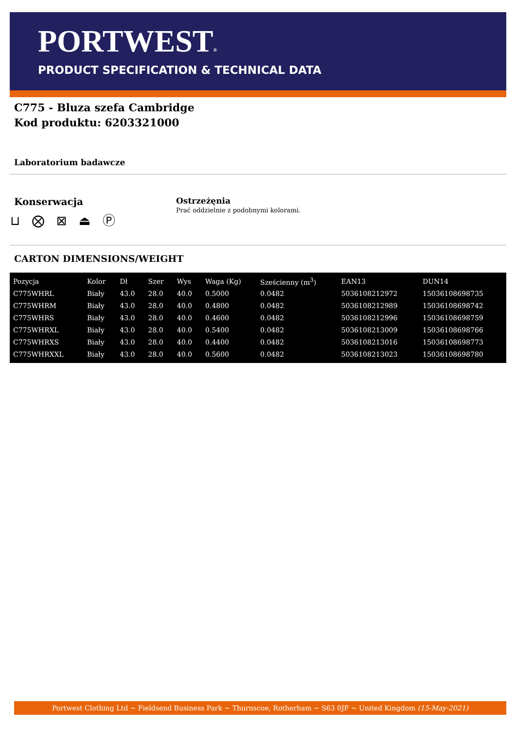PORTWEST®
PRODUCT SPECIFICATION & TECHNICAL DATA
C775 - Bluza szefa Cambridge
Kod produktu: 6203321000
Laboratorium badawcze
Konserwacja
⊔ ⨂ ⊠ ⏏ Ⓟ
Ostrzeżęnia
Prać oddzielnie z podobnymi kolorami.
CARTON DIMENSIONS/WEIGHT
| Pozycja | Kolor | Dł | Szer | Wys | Waga (Kg) | Sześcienny (m<sup>3</sup>) | EAN13 | DUN14 |
| --- | --- | --- | --- | --- | --- | --- | --- | --- |
| C775WHRL | Biały | 43.0 | 28.0 | 40.0 | 0.5000 | 0.0482 | 5036108212972 | 15036108698735 |
| C775WHRM | Biały | 43.0 | 28.0 | 40.0 | 0.4800 | 0.0482 | 5036108212989 | 15036108698742 |
| C775WHRS | Biały | 43.0 | 28.0 | 40.0 | 0.4600 | 0.0482 | 5036108212996 | 15036108698759 |
| C775WHRXL | Biały | 43.0 | 28.0 | 40.0 | 0.5400 | 0.0482 | 5036108213009 | 15036108698766 |
| C775WHRXS | Biały | 43.0 | 28.0 | 40.0 | 0.4400 | 0.0482 | 5036108213016 | 15036108698773 |
| C775WHRXXL | Biały | 43.0 | 28.0 | 40.0 | 0.5600 | 0.0482 | 5036108213023 | 15036108698780 |
Portwest Clothing Ltd ~ Fieldsend Business Park ~ Thurnscoe, Rotherham ~ S63 0JF ~ United Kingdom (15-May-2021)